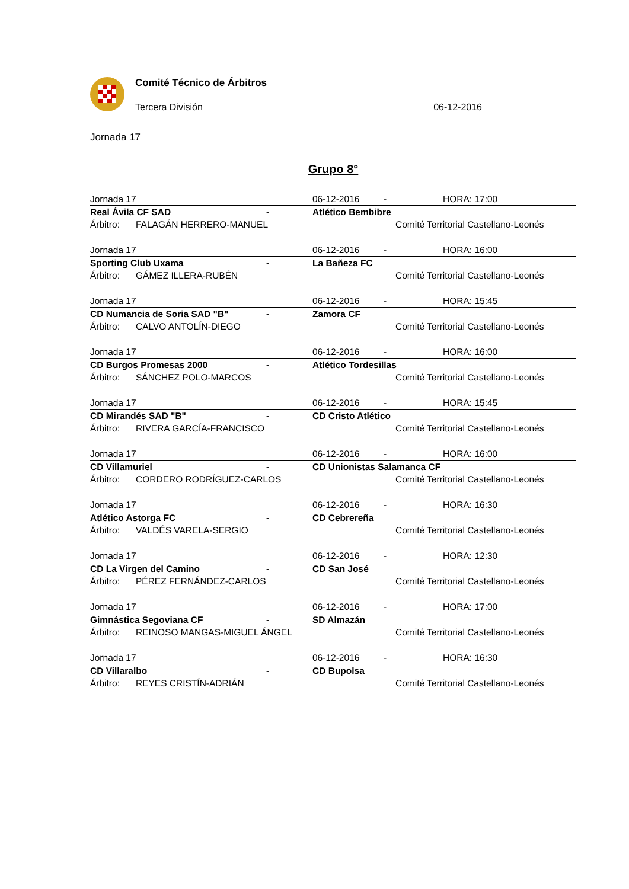Comité Técnico de Árbitros
Tercera División 06-12-2016
Jornada 17
Grupo 8°
| Jornada 17 | | | 06-12-2016 | - | HORA: 17:00 |
| Real Ávila CF SAD | | - | Atlético Bembibre | | |
| Árbitro: | FALAGÁN HERRERO-MANUEL | | | Comité Territorial Castellano-Leonés | |
| Jornada 17 | | | 06-12-2016 | - | HORA: 16:00 |
| Sporting Club Uxama | | - | La Bañeza FC | | |
| Árbitro: | GÁMEZ ILLERA-RUBÉN | | | Comité Territorial Castellano-Leonés | |
| Jornada 17 | | | 06-12-2016 | - | HORA: 15:45 |
| CD Numancia de Soria SAD "B" | | - | Zamora CF | | |
| Árbitro: | CALVO ANTOLÍN-DIEGO | | | Comité Territorial Castellano-Leonés | |
| Jornada 17 | | | 06-12-2016 | - | HORA: 16:00 |
| CD Burgos Promesas 2000 | | - | Atlético Tordesillas | | |
| Árbitro: | SÁNCHEZ POLO-MARCOS | | | Comité Territorial Castellano-Leonés | |
| Jornada 17 | | | 06-12-2016 | - | HORA: 15:45 |
| CD Mirandés SAD "B" | | - | CD Cristo Atlético | | |
| Árbitro: | RIVERA GARCÍA-FRANCISCO | | | Comité Territorial Castellano-Leonés | |
| Jornada 17 | | | 06-12-2016 | - | HORA: 16:00 |
| CD Villamuriel | | - | CD Unionistas Salamanca CF | | |
| Árbitro: | CORDERO RODRÍGUEZ-CARLOS | | | Comité Territorial Castellano-Leonés | |
| Jornada 17 | | | 06-12-2016 | - | HORA: 16:30 |
| Atlético Astorga FC | | - | CD Cebrereña | | |
| Árbitro: | VALDÉS VARELA-SERGIO | | | Comité Territorial Castellano-Leonés | |
| Jornada 17 | | | 06-12-2016 | - | HORA: 12:30 |
| CD La Virgen del Camino | | - | CD San José | | |
| Árbitro: | PÉREZ FERNÁNDEZ-CARLOS | | | Comité Territorial Castellano-Leonés | |
| Jornada 17 | | | 06-12-2016 | - | HORA: 17:00 |
| Gimnástica Segoviana CF | | - | SD Almazán | | |
| Árbitro: | REINOSO MANGAS-MIGUEL ÁNGEL | | | Comité Territorial Castellano-Leonés | |
| Jornada 17 | | | 06-12-2016 | - | HORA: 16:30 |
| CD Villaralbo | | - | CD Bupolsa | | |
| Árbitro: | REYES CRISTÍN-ADRIÁN | | | Comité Territorial Castellano-Leonés | |